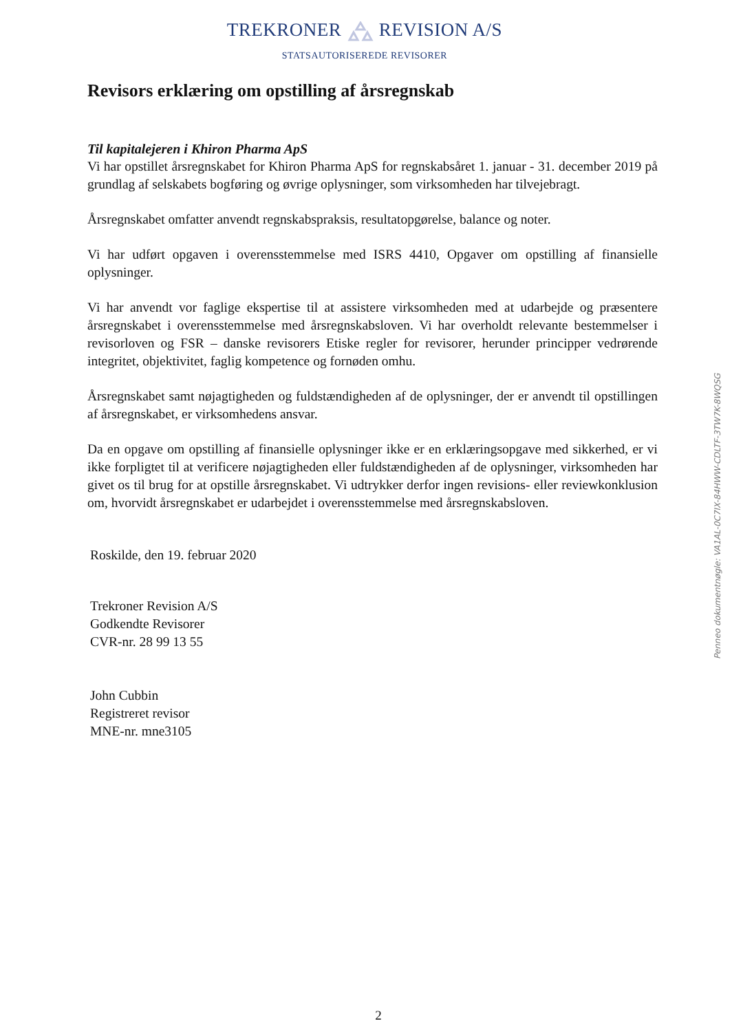TREKRONER REVISION A/S
STATSAUTORISEREDE REVISORER
Revisors erklæring om opstilling af årsregnskab
Til kapitalejeren i Khiron Pharma ApS
Vi har opstillet årsregnskabet for Khiron Pharma ApS for regnskabsåret 1. januar - 31. december 2019 på grundlag af selskabets bogføring og øvrige oplysninger, som virksomheden har tilvejebragt.
Årsregnskabet omfatter anvendt regnskabspraksis, resultatopgørelse, balance og noter.
Vi har udført opgaven i overensstemmelse med ISRS 4410, Opgaver om opstilling af finansielle oplysninger.
Vi har anvendt vor faglige ekspertise til at assistere virksomheden med at udarbejde og præsentere årsregnskabet i overensstemmelse med årsregnskabsloven. Vi har overholdt relevante bestemmelser i revisorloven og FSR – danske revisorers Etiske regler for revisorer, herunder principper vedrørende integritet, objektivitet, faglig kompetence og fornøden omhu.
Årsregnskabet samt nøjagtigheden og fuldstændigheden af de oplysninger, der er anvendt til opstillingen af årsregnskabet, er virksomhedens ansvar.
Da en opgave om opstilling af finansielle oplysninger ikke er en erklæringsopgave med sikkerhed, er vi ikke forpligtet til at verificere nøjagtigheden eller fuldstændigheden af de oplysninger, virksomheden har givet os til brug for at opstille årsregnskabet. Vi udtrykker derfor ingen revisions- eller reviewkonklusion om, hvorvidt årsregnskabet er udarbejdet i overensstemmelse med årsregnskabsloven.
Roskilde, den 19. februar 2020
Trekroner Revision A/S
Godkendte Revisorer
CVR-nr. 28 99 13 55
John Cubbin
Registreret revisor
MNE-nr. mne3105
Penneo dokumentnøgle: VA1AL-0C7IX-84HWW-CDLTF-3TW7K-8WQSG
2